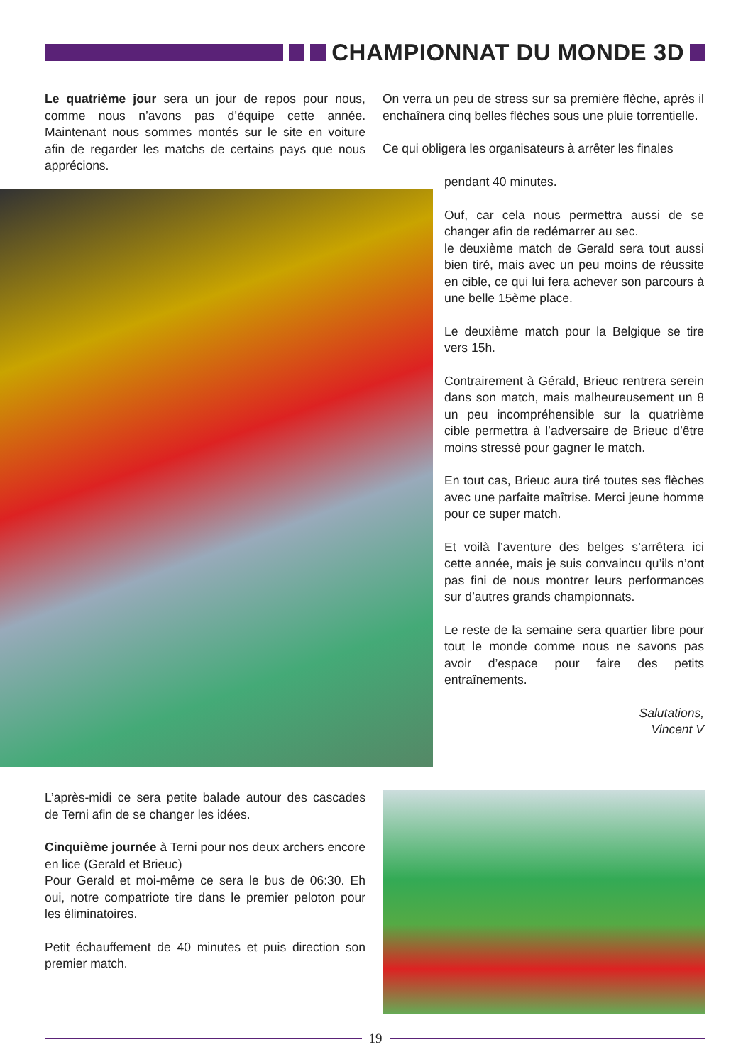CHAMPIONNAT DU MONDE 3D
Le quatrième jour sera un jour de repos pour nous, comme nous n’avons pas d’équipe cette année. Maintenant nous sommes montés sur le site en voiture afin de regarder les matchs de certains pays que nous apprécions.
On verra un peu de stress sur sa première flèche, après il enchaînera cinq belles flèches sous une pluie torrentielle.
Ce qui obligera les organisateurs à arrêter les finales
pendant 40 minutes.
Ouf, car cela nous permettra aussi de se changer afin de redémarrer au sec.
le deuxième match de Gerald sera tout aussi bien tiré, mais avec un peu moins de réussite en cible, ce qui lui fera achever son parcours à une belle 15ème place.
Le deuxième match pour la Belgique se tire vers 15h.
Contrairement à Gérald, Brieuc rentrera serein dans son match, mais malheureusement un 8 un peu incompréhensible sur la quatrième cible permettra à l’adversaire de Brieuc d’être moins stressé pour gagner le match.
En tout cas, Brieuc aura tiré toutes ses flèches avec une parfaite maîtrise. Merci jeune homme pour ce super match.
Et voilà l’aventure des belges s’arrêtera ici cette année, mais je suis convaincu qu’ils n’ont pas fini de nous montrer leurs performances sur d’autres grands championnats.
Le reste de la semaine sera quartier libre pour tout le monde comme nous ne savons pas avoir d’espace pour faire des petits entraînements.
Salutations,
Vincent V
L’après-midi ce sera petite balade autour des cascades de Terni afin de se changer les idées.
Cinquième journée à Terni pour nos deux archers encore en lice (Gerald et Brieuc)
Pour Gerald et moi-même ce sera le bus de 06:30. Eh oui, notre compatriote tire dans le premier peloton pour les éliminatoires.
Petit échauffement de 40 minutes et puis direction son premier match.
19